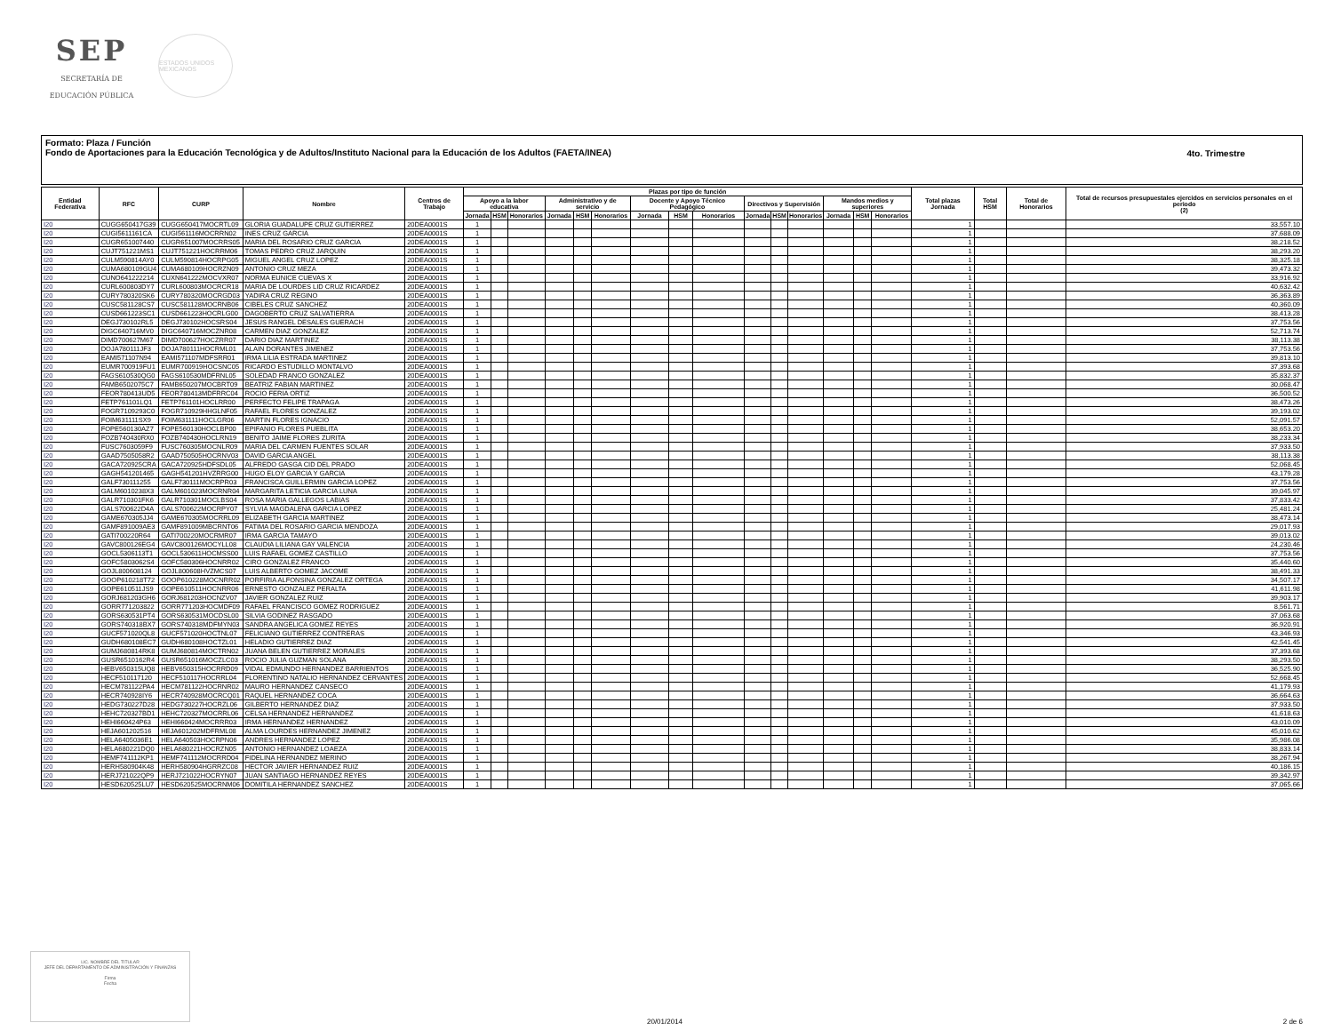SEP
SECRETARÍA DE
EDUCACIÓN PÚBLICA
ESTADOS UNIDOS MEXICANOS
Formato: Plaza / Función
Fondo de Aportaciones para la Educación Tecnológica y de Adultos/Instituto Nacional para la Educación de los Adultos (FAETA/INEA)
4to. Trimestre
| Entidad Federativa | RFC | CURP | Nombre | Centros de Trabajo | Plazas por tipo de función | | | | | | | | | | | | | | | Total plazas Jornada | Total HSM | Total de Honorarios | Total de recursos presupuestales ejercidos en servicios personales en el periodo (2) |
| --- | --- | --- | --- | --- | --- | --- | --- | --- | --- | --- | --- | --- | --- | --- | --- | --- | --- | --- | --- | --- | --- | --- | --- |
| | | | | | Apoyo a la labor educativa | | | Administrativo y de servicio | | | Docente y Apoyo Técnico Pedagógico | | | Directivos y Supervisión | | | Mandos medios y superiores | | | | | | |
| | | | | | Jornada | HSM | Honorarios | Jornada | HSM | Honorarios | Jornada | HSM | Honorarios | Jornada | HSM | Honorarios | Jornada | HSM | Honorarios | | | | |
| I20 | CUGG650417G39 | CUGG650417MOCRTL09 | GLORIA GUADALUPE CRUZ GUTIERREZ | 20DEA0001S | 1 | | | | | | | | | | | | | | | 1 | | | 33,557.10 |
| I20 | CUGI5611161CA | CUGI561116MOCRRN02 | INES CRUZ GARCIA | 20DEA0001S | 1 | | | | | | | | | | | | | | | 1 | | | 37,688.09 |
| I20 | CUGR651007440 | CUGR651007MOCRRS05 | MARIA DEL ROSARIO CRUZ GARCIA | 20DEA0001S | 1 | | | | | | | | | | | | | | | 1 | | | 38,218.52 |
| I20 | CUJT751221MS1 | CUJT751221HOCRRM06 | TOMAS PEDRO CRUZ JARQUIN | 20DEA0001S | 1 | | | | | | | | | | | | | | | 1 | | | 38,293.20 |
| I20 | CULM590814AY0 | CULM590814HOCRPG05 | MIGUEL ANGEL CRUZ LOPEZ | 20DEA0001S | 1 | | | | | | | | | | | | | | | 1 | | | 38,325.18 |
| I20 | CUMA680109GU4 | CUMA680109HOCRZN09 | ANTONIO CRUZ MEZA | 20DEA0001S | 1 | | | | | | | | | | | | | | | 1 | | | 39,473.32 |
| I20 | CUNO641222214 | CUXN641222MOCVXR07 | NORMA EUNICE CUEVAS X | 20DEA0001S | 1 | | | | | | | | | | | | | | | 1 | | | 33,916.92 |
| I20 | CURL600803DY7 | CURL600803MOCRCR18 | MARIA DE LOURDES LID CRUZ RICARDEZ | 20DEA0001S | 1 | | | | | | | | | | | | | | | 1 | | | 40,632.42 |
| I20 | CURY780320SK6 | CURY780320MOCRGD03 | YADIRA CRUZ REGINO | 20DEA0001S | 1 | | | | | | | | | | | | | | | 1 | | | 36,363.89 |
| I20 | CUSC581128CS7 | CUSC581128MOCRNB06 | CIBELES CRUZ SANCHEZ | 20DEA0001S | 1 | | | | | | | | | | | | | | | 1 | | | 40,360.09 |
| I20 | CUSD661223SC1 | CUSD661223HOCRLG00 | DAGOBERTO CRUZ SALVATIERRA | 20DEA0001S | 1 | | | | | | | | | | | | | | | 1 | | | 38,413.28 |
| I20 | DEGJ730102RL5 | DEGJ730102HOCSRS04 | JESUS RANGEL DESALES GUERACH | 20DEA0001S | 1 | | | | | | | | | | | | | | | 1 | | | 37,753.56 |
| I20 | DIGC640716MV0 | DIGC640716MOCZNR08 | CARMEN DIAZ GONZALEZ | 20DEA0001S | 1 | | | | | | | | | | | | | | | 1 | | | 52,713.74 |
| I20 | DIMD700627M67 | DIMD700627HOCZRR07 | DARIO DIAZ MARTINEZ | 20DEA0001S | 1 | | | | | | | | | | | | | | | 1 | | | 38,113.38 |
| I20 | DOJA780111JF3 | DOJA780111HOCRML01 | ALAIN DORANTES JIMENEZ | 20DEA0001S | 1 | | | | | | | | | | | | | | | 1 | | | 37,753.56 |
| I20 | EAMI571107N94 | EAMI571107MDFSRR01 | IRMA LILIA ESTRADA MARTINEZ | 20DEA0001S | 1 | | | | | | | | | | | | | | | 1 | | | 39,813.10 |
| I20 | EUMR700919FU1 | EUMR700919HOCSNC05 | RICARDO ESTUDILLO MONTALVO | 20DEA0001S | 1 | | | | | | | | | | | | | | | 1 | | | 37,393.68 |
| I20 | FAGS610530QG0 | FAGS610530MDFRNL05 | SOLEDAD FRANCO GONZALEZ | 20DEA0001S | 1 | | | | | | | | | | | | | | | 1 | | | 35,832.37 |
| I20 | FAMB6502075C7 | FAMB650207MOCBRT09 | BEATRIZ FABIAN MARTINEZ | 20DEA0001S | 1 | | | | | | | | | | | | | | | 1 | | | 30,068.47 |
| I20 | FEOR780413UD5 | FEOR780413MDFRRC04 | ROCIO FERIA ORTIZ | 20DEA0001S | 1 | | | | | | | | | | | | | | | 1 | | | 36,500.52 |
| I20 | FETP761101LQ1 | FETP761101HOCLRR00 | PERFECTO FELIPE TRAPAGA | 20DEA0001S | 1 | | | | | | | | | | | | | | | 1 | | | 38,473.26 |
| I20 | FOGR7109293C0 | FOGR710929HHGLNF05 | RAFAEL FLORES GONZALEZ | 20DEA0001S | 1 | | | | | | | | | | | | | | | 1 | | | 39,193.02 |
| I20 | FOIM631111SX9 | FOIM631111HOCLGR06 | MARTIN FLORES IGNACIO | 20DEA0001S | 1 | | | | | | | | | | | | | | | 1 | | | 52,091.57 |
| I20 | FOPE560130AZ7 | FOPE560130HOCLBP00 | EPIFANIO FLORES PUEBLITA | 20DEA0001S | 1 | | | | | | | | | | | | | | | 1 | | | 38,653.20 |
| I20 | FOZB740430RX0 | FOZB740430HOCLRN19 | BENITO JAIME FLORES ZURITA | 20DEA0001S | 1 | | | | | | | | | | | | | | | 1 | | | 38,233.34 |
| I20 | FUSC7603059F9 | FUSC760305MOCNLR09 | MARIA DEL CARMEN FUENTES SOLAR | 20DEA0001S | 1 | | | | | | | | | | | | | | | 1 | | | 37,933.50 |
| I20 | GAAD7505058R2 | GAAD750505HOCRNV03 | DAVID GARCIA ANGEL | 20DEA0001S | 1 | | | | | | | | | | | | | | | 1 | | | 38,113.38 |
| I20 | GACA720925CRA | GACA720925HDFSDL05 | ALFREDO GASGA CID DEL PRADO | 20DEA0001S | 1 | | | | | | | | | | | | | | | 1 | | | 52,068.45 |
| I20 | GAGH541201465 | GAGH541201HVZRRG00 | HUGO ELOY GARCIA Y GARCIA | 20DEA0001S | 1 | | | | | | | | | | | | | | | 1 | | | 43,179.28 |
| I20 | GALF730111255 | GALF730111MOCRPR03 | FRANCISCA GUILLERMIN GARCIA LOPEZ | 20DEA0001S | 1 | | | | | | | | | | | | | | | 1 | | | 37,753.56 |
| I20 | GALM6010238X3 | GALM601023MOCRNR04 | MARGARITA LETICIA GARCIA LUNA | 20DEA0001S | 1 | | | | | | | | | | | | | | | 1 | | | 39,045.97 |
| I20 | GALR710301FK6 | GALR710301MOCLBS04 | ROSA MARIA GALLEGOS LABIAS | 20DEA0001S | 1 | | | | | | | | | | | | | | | 1 | | | 37,833.42 |
| I20 | GALS700622D4A | GALS700622MOCRPY07 | SYLVIA MAGDALENA GARCIA LOPEZ | 20DEA0001S | 1 | | | | | | | | | | | | | | | 1 | | | 25,481.24 |
| I20 | GAME670305JJ4 | GAME670305MOCRRL09 | ELIZABETH GARCIA MARTINEZ | 20DEA0001S | 1 | | | | | | | | | | | | | | | 1 | | | 38,473.14 |
| I20 | GAMF891009AE3 | GAMF891009MBCRNT06 | FATIMA DEL ROSARIO GARCIA MENDOZA | 20DEA0001S | 1 | | | | | | | | | | | | | | | 1 | | | 29,017.93 |
| I20 | GATI700220R64 | GATI700220MOCRMR07 | IRMA GARCIA TAMAYO | 20DEA0001S | 1 | | | | | | | | | | | | | | | 1 | | | 39,013.02 |
| I20 | GAVC800126EG4 | GAVC800126MOCYLL08 | CLAUDIA LILIANA GAY VALENCIA | 20DEA0001S | 1 | | | | | | | | | | | | | | | 1 | | | 24,230.46 |
| I20 | GOCL5306113T1 | GOCL530611HOCMSS00 | LUIS RAFAEL GOMEZ CASTILLO | 20DEA0001S | 1 | | | | | | | | | | | | | | | 1 | | | 37,753.56 |
| I20 | GOFC5803062S4 | GOFC580306HOCNRR02 | CIRO GONZALEZ FRANCO | 20DEA0001S | 1 | | | | | | | | | | | | | | | 1 | | | 35,440.60 |
| I20 | GOJL800608124 | GOJL800608HVZMCS07 | LUIS ALBERTO GOMEZ JACOME | 20DEA0001S | 1 | | | | | | | | | | | | | | | 1 | | | 38,491.33 |
| I20 | GOOP610218T72 | GOOP610228MOCNRR02 | PORFIRIA ALFONSINA GONZALEZ ORTEGA | 20DEA0001S | 1 | | | | | | | | | | | | | | | 1 | | | 34,507.17 |
| I20 | GOPE610511JS9 | GOPE610511HOCNRR06 | ERNESTO GONZALEZ PERALTA | 20DEA0001S | 1 | | | | | | | | | | | | | | | 1 | | | 41,611.98 |
| I20 | GORJ681203GH6 | GORJ681203HOCNZV07 | JAVIER GONZALEZ RUIZ | 20DEA0001S | 1 | | | | | | | | | | | | | | | 1 | | | 39,903.17 |
| I20 | GORR771203822 | GORR771203HOCMDF09 | RAFAEL FRANCISCO GOMEZ RODRIGUEZ | 20DEA0001S | 1 | | | | | | | | | | | | | | | 1 | | | 8,561.71 |
| I20 | GORS630531PT4 | GORS630531MOCDSL00 | SILVIA GODINEZ RASGADO | 20DEA0001S | 1 | | | | | | | | | | | | | | | 1 | | | 37,063.68 |
| I20 | GORS740318BX7 | GORS740318MDFMYN03 | SANDRA ANGELICA GOMEZ REYES | 20DEA0001S | 1 | | | | | | | | | | | | | | | 1 | | | 36,920.91 |
| I20 | GUCF571020QL8 | GUCF571020HOCTNL07 | FELICIANO GUTIERREZ CONTRERAS | 20DEA0001S | 1 | | | | | | | | | | | | | | | 1 | | | 43,346.93 |
| I20 | GUDH680108EC7 | GUDH680108HOCTZL01 | HELADIO GUTIERREZ DIAZ | 20DEA0001S | 1 | | | | | | | | | | | | | | | 1 | | | 42,541.45 |
| I20 | GUMJ680814RK8 | GUMJ680814MOCTRN02 | JUANA BELEN GUTIERREZ MORALES | 20DEA0001S | 1 | | | | | | | | | | | | | | | 1 | | | 37,393.68 |
| I20 | GUSR6510162R4 | GUSR651016MOCZLC03 | ROCIO JULIA GUZMAN SOLANA | 20DEA0001S | 1 | | | | | | | | | | | | | | | 1 | | | 38,293.50 |
| I20 | HEBV650315UQ8 | HEBV650315HOCRRD09 | VIDAL EDMUNDO HERNANDEZ BARRIENTOS | 20DEA0001S | 1 | | | | | | | | | | | | | | | 1 | | | 36,525.90 |
| I20 | HECF510117120 | HECF510117HOCRRL04 | FLORENTINO NATALIO HERNANDEZ CERVANTES | 20DEA0001S | 1 | | | | | | | | | | | | | | | 1 | | | 52,668.45 |
| I20 | HECM781122PA4 | HECM781122HOCRNR02 | MAURO HERNANDEZ CANSECO | 20DEA0001S | 1 | | | | | | | | | | | | | | | 1 | | | 41,179.93 |
| I20 | HECR740928IY6 | HECR740928MOCRCQ01 | RAQUEL HERNANDEZ COCA | 20DEA0001S | 1 | | | | | | | | | | | | | | | 1 | | | 36,664.63 |
| I20 | HEDG730227D28 | HEDG730227HOCRZL06 | GILBERTO HERNANDEZ DIAZ | 20DEA0001S | 1 | | | | | | | | | | | | | | | 1 | | | 37,933.50 |
| I20 | HEHC720327BD1 | HEHC720327MOCRRL06 | CELSA HERNANDEZ HERNANDEZ | 20DEA0001S | 1 | | | | | | | | | | | | | | | 1 | | | 41,618.63 |
| I20 | HEHI660424P63 | HEHI660424MOCRRR03 | IRMA HERNANDEZ HERNANDEZ | 20DEA0001S | 1 | | | | | | | | | | | | | | | 1 | | | 43,010.09 |
| I20 | HEJA601202516 | HEJA601202MDFRML08 | ALMA LOURDES HERNANDEZ JIMENEZ | 20DEA0001S | 1 | | | | | | | | | | | | | | | 1 | | | 45,010.62 |
| I20 | HELA6405036E1 | HELA640503HOCRPN06 | ANDRES HERNANDEZ LOPEZ | 20DEA0001S | 1 | | | | | | | | | | | | | | | 1 | | | 35,986.08 |
| I20 | HELA680221DQ0 | HELA680221HOCRZN05 | ANTONIO HERNANDEZ LOAEZA | 20DEA0001S | 1 | | | | | | | | | | | | | | | 1 | | | 38,833.14 |
| I20 | HEMF741112KP1 | HEMF741112MOCRRD04 | FIDELINA HERNANDEZ MERINO | 20DEA0001S | 1 | | | | | | | | | | | | | | | 1 | | | 38,267.94 |
| I20 | HERH580904K48 | HERH580904HGRRZC08 | HECTOR JAVIER HERNANDEZ RUIZ | 20DEA0001S | 1 | | | | | | | | | | | | | | | 1 | | | 40,186.15 |
| I20 | HERJ721022QP9 | HERJ721022HOCRYN07 | JUAN SANTIAGO HERNANDEZ REYES | 20DEA0001S | 1 | | | | | | | | | | | | | | | 1 | | | 39,342.97 |
| I20 | HESD620525LU7 | HESD620525MOCRNM06 | DOMITILA HERNANDEZ SANCHEZ | 20DEA0001S | 1 | | | | | | | | | | | | | | | 1 | | | 37,065.66 |
LIC. NOMBRE DEL TITULAR
JEFE DEL DEPARTAMENTO DE ADMINISTRACIÓN Y FINANZAS
Firma
Fecha
20/01/2014 2 de 6